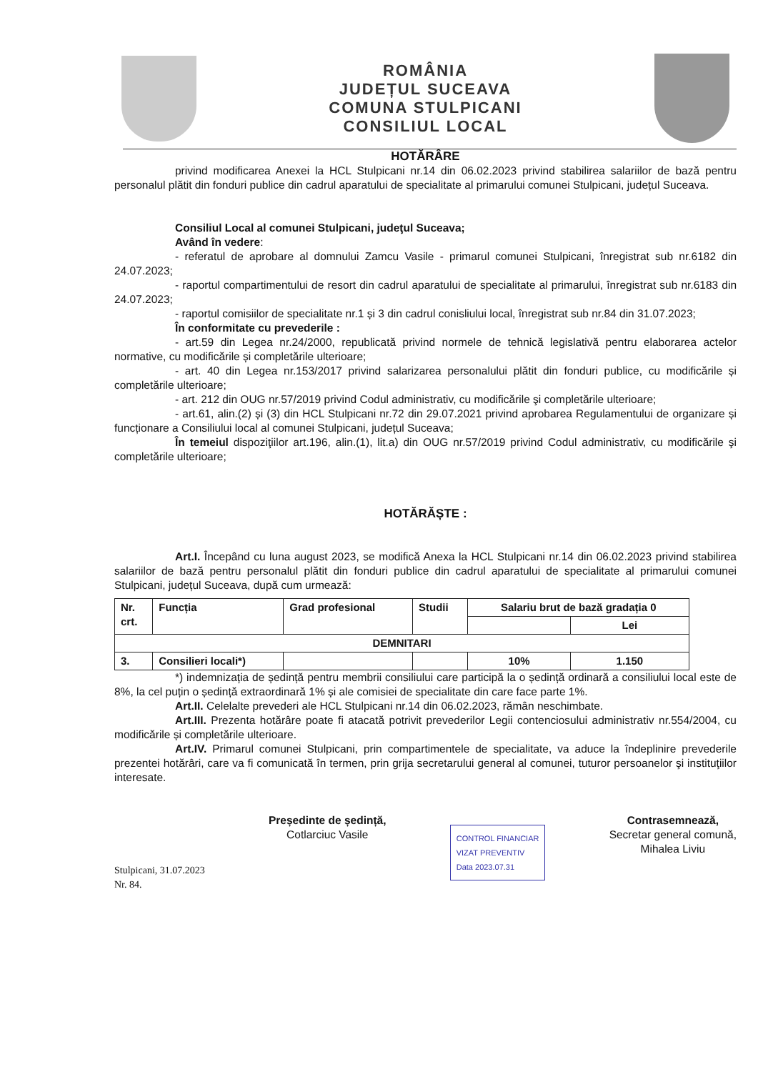ROMÂNIA
JUDEȚUL SUCEAVA
COMUNA STULPICANI
CONSILIUL LOCAL
HOTĂRÂRE
privind modificarea Anexei la HCL Stulpicani nr.14 din 06.02.2023 privind stabilirea salariilor de bază pentru personalul plătit din fonduri publice din cadrul aparatului de specialitate al primarului comunei Stulpicani, județul Suceava.
Consiliul Local al comunei Stulpicani, judeţul Suceava;
Având în vedere:
- referatul de aprobare al domnului Zamcu Vasile - primarul comunei Stulpicani, înregistrat sub nr.6182 din 24.07.2023;
- raportul compartimentului de resort din cadrul aparatului de specialitate al primarului, înregistrat sub nr.6183 din 24.07.2023;
- raportul comisiilor de specialitate nr.1 și 3 din cadrul conisliului local, înregistrat sub nr.84 din 31.07.2023;
În conformitate cu prevederile :
- art.59 din Legea nr.24/2000, republicată privind normele de tehnică legislativă pentru elaborarea actelor normative, cu modificările și completările ulterioare;
- art. 40 din Legea nr.153/2017 privind salarizarea personalului plătit din fonduri publice, cu modificările și completările ulterioare;
- art. 212 din OUG nr.57/2019 privind Codul administrativ, cu modificările şi completările ulterioare;
- art.61, alin.(2) și (3) din HCL Stulpicani nr.72 din 29.07.2021 privind aprobarea Regulamentului de organizare și funcționare a Consiliului local al comunei Stulpicani, județul Suceava;
În temeiul dispoziţiilor art.196, alin.(1), lit.a) din OUG nr.57/2019 privind Codul administrativ, cu modificările şi completările ulterioare;
HOTĂRĂȘTE :
Art.I. Începând cu luna august 2023, se modifică Anexa la HCL Stulpicani nr.14 din 06.02.2023 privind stabilirea salariilor de bază pentru personalul plătit din fonduri publice din cadrul aparatului de specialitate al primarului comunei Stulpicani, județul Suceava, după cum urmează:
| Nr. crt. | Funcția | Grad profesional | Studii | Salariu brut de bază gradația 0 | |
| --- | --- | --- | --- | --- | --- |
| | | | | | Lei |
| DEMNITARI | | | | | |
| 3. | Consilieri locali*) | | | 10% | 1.150 |
*) indemnizația de ședință pentru membrii consiliului care participă la o ședință ordinară a consiliului local este de 8%, la cel puțin o ședință extraordinară 1% și ale comisiei de specialitate din care face parte 1%.
Art.II. Celelalte prevederi ale HCL Stulpicani nr.14 din 06.02.2023, rămân neschimbate.
Art.III. Prezenta hotărâre poate fi atacată potrivit prevederilor Legii contenciosului administrativ nr.554/2004, cu modificările și completările ulterioare.
Art.IV. Primarul comunei Stulpicani, prin compartimentele de specialitate, va aduce la îndeplinire prevederile prezentei hotărâri, care va fi comunicată în termen, prin grija secretarului general al comunei, tuturor persoanelor şi instituţiilor interesate.
Stulpicani, 31.07.2023
Nr. 84.
Președinte de ședință,
Cotlarciuc Vasile
CONTROL FINANCIAR
VIZAT PREVENTIV
Data 2023.07.31
Contrasemnează,
Secretar general comună,
Mihalea Liviu